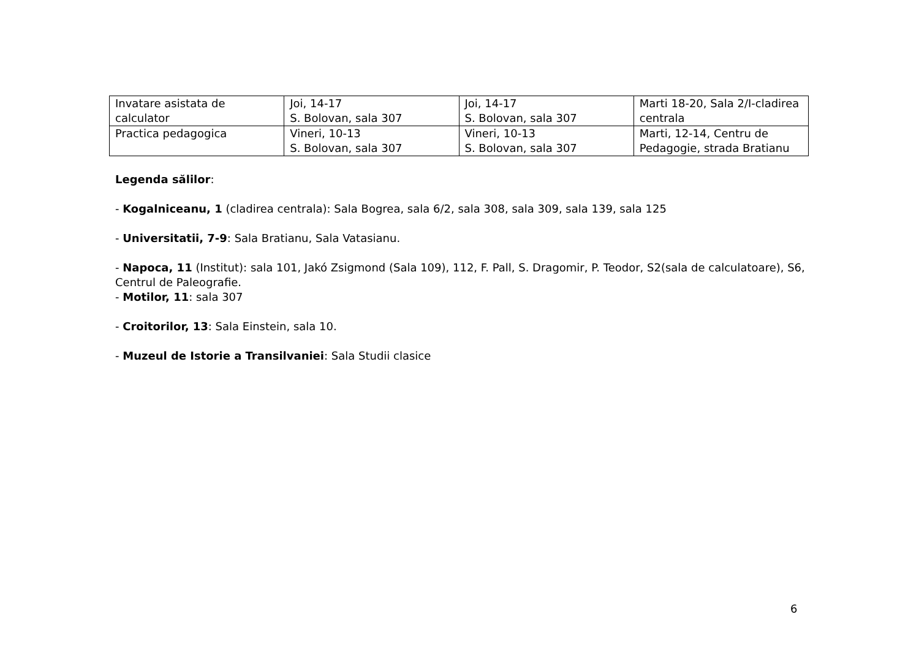| Invatare asistata de calculator | Joi, 14-17 S. Bolovan, sala 307 | Joi, 14-17 S. Bolovan, sala 307 | Marti 18-20, Sala 2/I-cladirea centrala |
| Practica pedagogica | Vineri, 10-13 S. Bolovan, sala 307 | Vineri, 10-13 S. Bolovan, sala 307 | Marti, 12-14, Centru de Pedagogie, strada Bratianu |
Legenda sălilor:
- Kogalniceanu, 1 (cladirea centrala): Sala Bogrea, sala 6/2, sala 308, sala 309, sala 139, sala 125
- Universitatii, 7-9: Sala Bratianu, Sala Vatasianu.
- Napoca, 11 (Institut): sala 101, Jakó Zsigmond (Sala 109), 112, F. Pall, S. Dragomir, P. Teodor, S2(sala de calculatoare), S6, Centrul de Paleografie.
- Motilor, 11: sala 307
- Croitorilor, 13: Sala Einstein, sala 10.
- Muzeul de Istorie a Transilvaniei: Sala Studii clasice
6